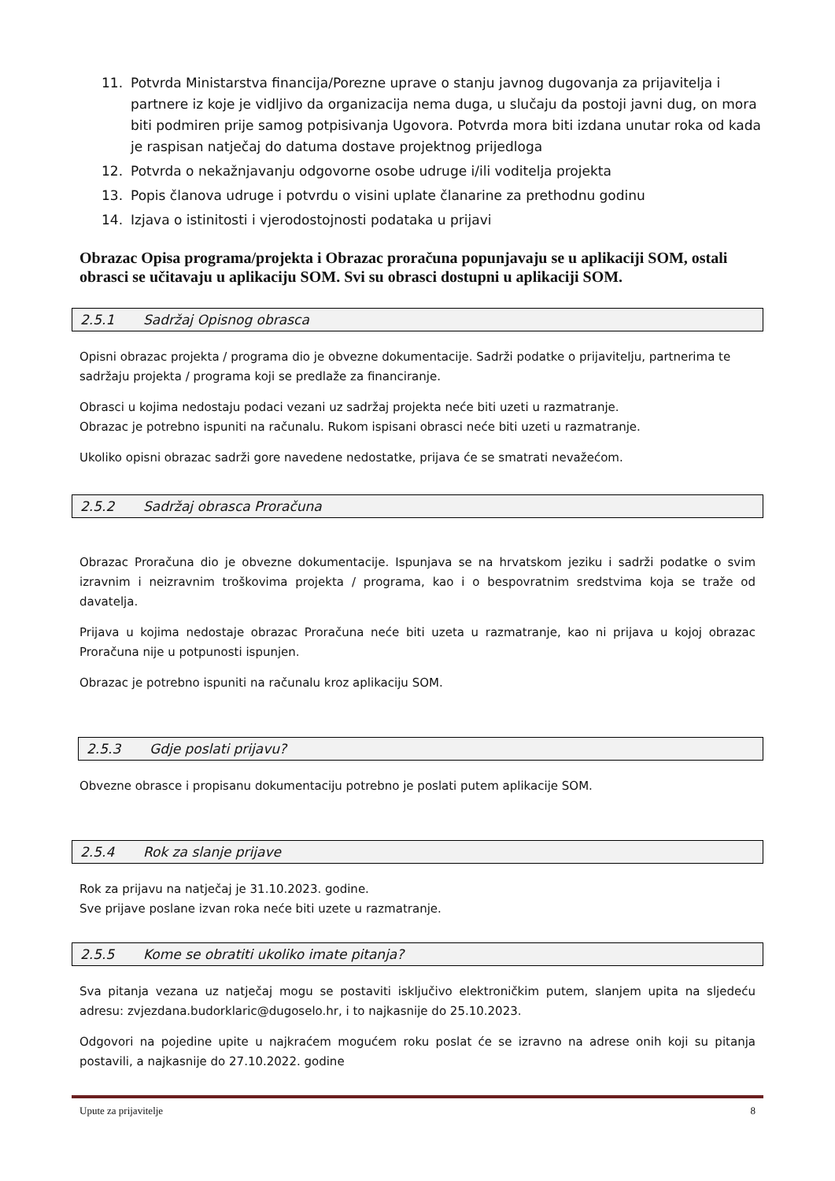11. Potvrda Ministarstva financija/Porezne uprave o stanju javnog dugovanja za prijavitelja i partnere iz koje je vidljivo da organizacija nema duga, u slučaju da postoji javni dug, on mora biti podmiren prije samog potpisivanja Ugovora. Potvrda mora biti izdana unutar roka od kada je raspisan natječaj do datuma dostave projektnog prijedloga
12. Potvrda o nekažnjavanju odgovorne osobe udruge i/ili voditelja projekta
13. Popis članova udruge i potvrdu o visini uplate članarine za prethodnu godinu
14. Izjava o istinitosti i vjerodostojnosti podataka u prijavi
Obrazac Opisa programa/projekta i Obrazac proračuna popunjavaju se u aplikaciji SOM, ostali obrasci se učitavaju u aplikaciju SOM. Svi su obrasci dostupni u aplikaciji SOM.
2.5.1 Sadržaj Opisnog obrasca
Opisni obrazac projekta / programa dio je obvezne dokumentacije. Sadrži podatke o prijavitelju, partnerima te sadržaju projekta / programa koji se predlaže za financiranje.
Obrasci u kojima nedostaju podaci vezani uz sadržaj projekta neće biti uzeti u razmatranje.
Obrazac je potrebno ispuniti na računalu. Rukom ispisani obrasci neće biti uzeti u razmatranje.
Ukoliko opisni obrazac sadrži gore navedene nedostatke, prijava će se smatrati nevažećom.
2.5.2 Sadržaj obrasca Proračuna
Obrazac Proračuna dio je obvezne dokumentacije. Ispunjava se na hrvatskom jeziku i sadrži podatke o svim izravnim i neizravnim troškovima projekta / programa, kao i o bespovratnim sredstvima koja se traže od davatelja.
Prijava u kojima nedostaje obrazac Proračuna neće biti uzeta u razmatranje, kao ni prijava u kojoj obrazac Proračuna nije u potpunosti ispunjen.
Obrazac je potrebno ispuniti na računalu kroz aplikaciju SOM.
2.5.3 Gdje poslati prijavu?
Obvezne obrasce i propisanu dokumentaciju potrebno je poslati putem aplikacije SOM.
2.5.4 Rok za slanje prijave
Rok za prijavu na natječaj je 31.10.2023. godine.
Sve prijave poslane izvan roka neće biti uzete u razmatranje.
2.5.5 Kome se obratiti ukoliko imate pitanja?
Sva pitanja vezana uz natječaj mogu se postaviti isključivo elektroničkim putem, slanjem upita na sljedeću adresu: zvjezdana.budorklaric@dugoselo.hr, i to najkasnije do 25.10.2023.
Odgovori na pojedine upite u najkraćem mogućem roku poslat će se izravno na adrese onih koji su pitanja postavili, a najkasnije do 27.10.2022. godine
Upute za prijavitelje 8